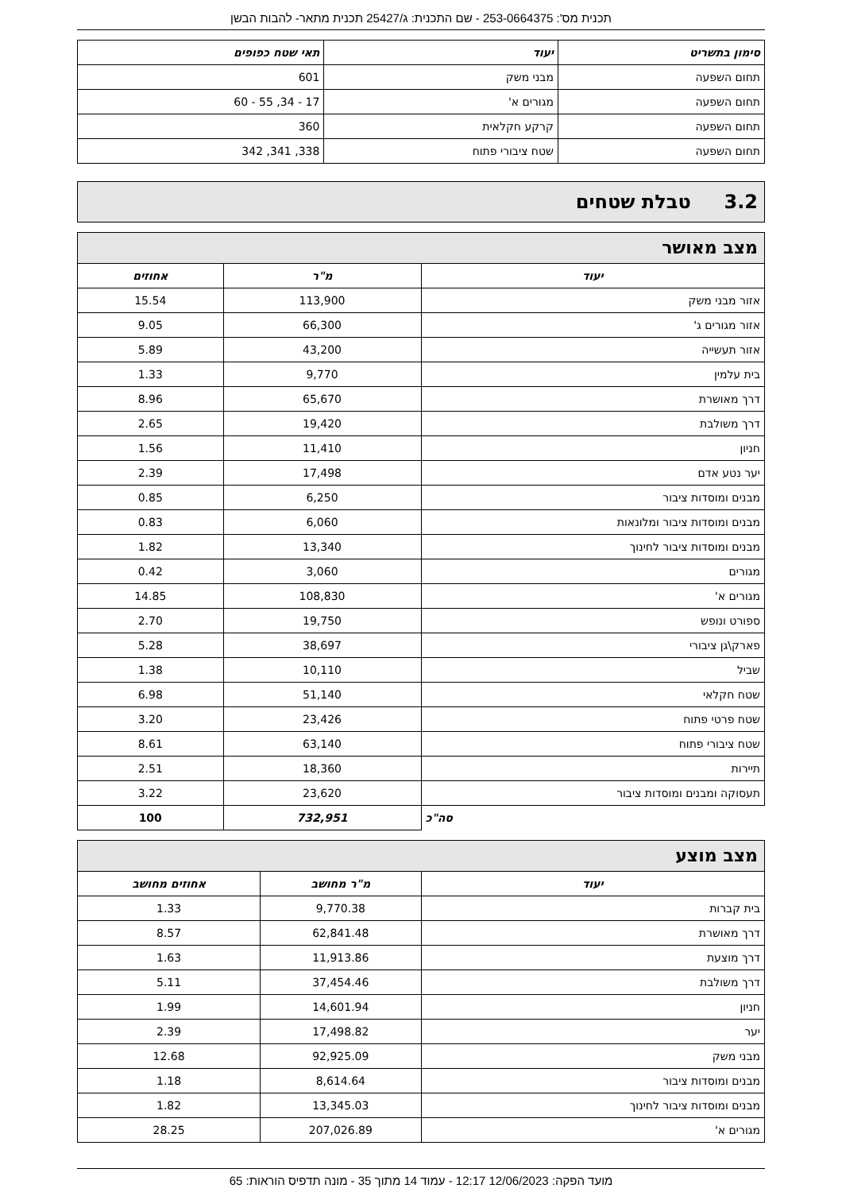תכנית מס': 253-0664375 - שם התכנית: ג/25427 תכנית מתאר- להבות הבשן
| סימון בתשריט | יעוד | תאי שטח כפופים |
| --- | --- | --- |
| תחום השפעה | מבני משק | 601 |
| תחום השפעה | מגורים א' | 17 - 34, 55 - 60 |
| תחום השפעה | קרקע חקלאית | 360 |
| תחום השפעה | שטח ציבורי פתוח | 338, 341, 342 |
3.2 טבלת שטחים
מצב מאושר
| יעוד | מ"ר | אחוזים |
| --- | --- | --- |
| אזור מבני משק | 113,900 | 15.54 |
| אזור מגורים ג' | 66,300 | 9.05 |
| אזור תעשייה | 43,200 | 5.89 |
| בית עלמין | 9,770 | 1.33 |
| דרך מאושרת | 65,670 | 8.96 |
| דרך משולבת | 19,420 | 2.65 |
| חניון | 11,410 | 1.56 |
| יער נטע אדם | 17,498 | 2.39 |
| מבנים ומוסדות ציבור | 6,250 | 0.85 |
| מבנים ומוסדות ציבור ומלונאות | 6,060 | 0.83 |
| מבנים ומוסדות ציבור לחינוך | 13,340 | 1.82 |
| מגורים | 3,060 | 0.42 |
| מגורים א' | 108,830 | 14.85 |
| ספורט ונופש | 19,750 | 2.70 |
| פארק\גן ציבורי | 38,697 | 5.28 |
| שביל | 10,110 | 1.38 |
| שטח חקלאי | 51,140 | 6.98 |
| שטח פרטי פתוח | 23,426 | 3.20 |
| שטח ציבורי פתוח | 63,140 | 8.61 |
| תיירות | 18,360 | 2.51 |
| תעסוקה ומבנים ומוסדות ציבור | 23,620 | 3.22 |
| סה"כ | 732,951 | 100 |
מצב מוצע
| יעוד | מ"ר מחושב | אחוזים מחושב |
| --- | --- | --- |
| בית קברות | 9,770.38 | 1.33 |
| דרך מאושרת | 62,841.48 | 8.57 |
| דרך מוצעת | 11,913.86 | 1.63 |
| דרך משולבת | 37,454.46 | 5.11 |
| חניון | 14,601.94 | 1.99 |
| יער | 17,498.82 | 2.39 |
| מבני משק | 92,925.09 | 12.68 |
| מבנים ומוסדות ציבור | 8,614.64 | 1.18 |
| מבנים ומוסדות ציבור לחינוך | 13,345.03 | 1.82 |
| מגורים א' | 207,026.89 | 28.25 |
מועד הפקה: 12/06/2023 12:17 - עמוד 14 מתוך 35 - מונה תדפיס הוראות: 65